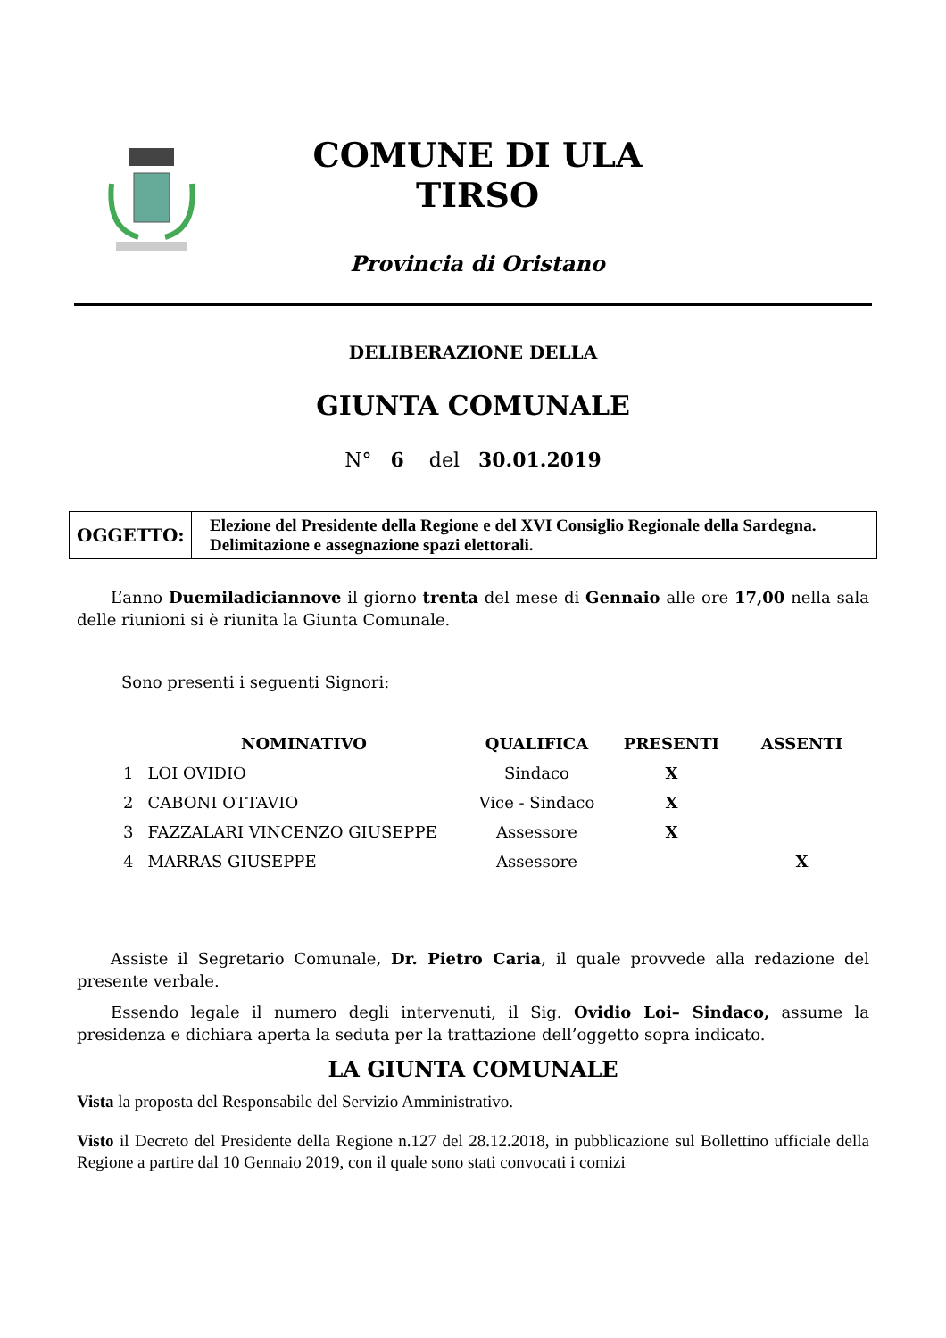COMUNE DI ULA TIRSO
Provincia di Oristano
DELIBERAZIONE DELLA
GIUNTA COMUNALE
N° 6 del 30.01.2019
OGGETTO:
Elezione del Presidente della Regione e del XVI Consiglio Regionale della Sardegna. Delimitazione e assegnazione spazi elettorali.
L’anno Duemiladiciannove il giorno trenta del mese di Gennaio alle ore 17,00 nella sala delle riunioni si è riunita la Giunta Comunale.
Sono presenti i seguenti Signori:
| | NOMINATIVO | QUALIFICA | PRESENTI | ASSENTI |
| --- | --- | --- | --- | --- |
| 1 | LOI OVIDIO | Sindaco | X | |
| 2 | CABONI OTTAVIO | Vice - Sindaco | X | |
| 3 | FAZZALARI VINCENZO GIUSEPPE | Assessore | X | |
| 4 | MARRAS GIUSEPPE | Assessore | | X |
Assiste il Segretario Comunale, Dr. Pietro Caria, il quale provvede alla redazione del presente verbale.
Essendo legale il numero degli intervenuti, il Sig. Ovidio Loi– Sindaco, assume la presidenza e dichiara aperta la seduta per la trattazione dell’oggetto sopra indicato.
LA GIUNTA COMUNALE
Vista la proposta del Responsabile del Servizio Amministrativo.
Visto il Decreto del Presidente della Regione n.127 del 28.12.2018, in pubblicazione sul Bollettino ufficiale della Regione a partire dal 10 Gennaio 2019, con il quale sono stati convocati i comizi